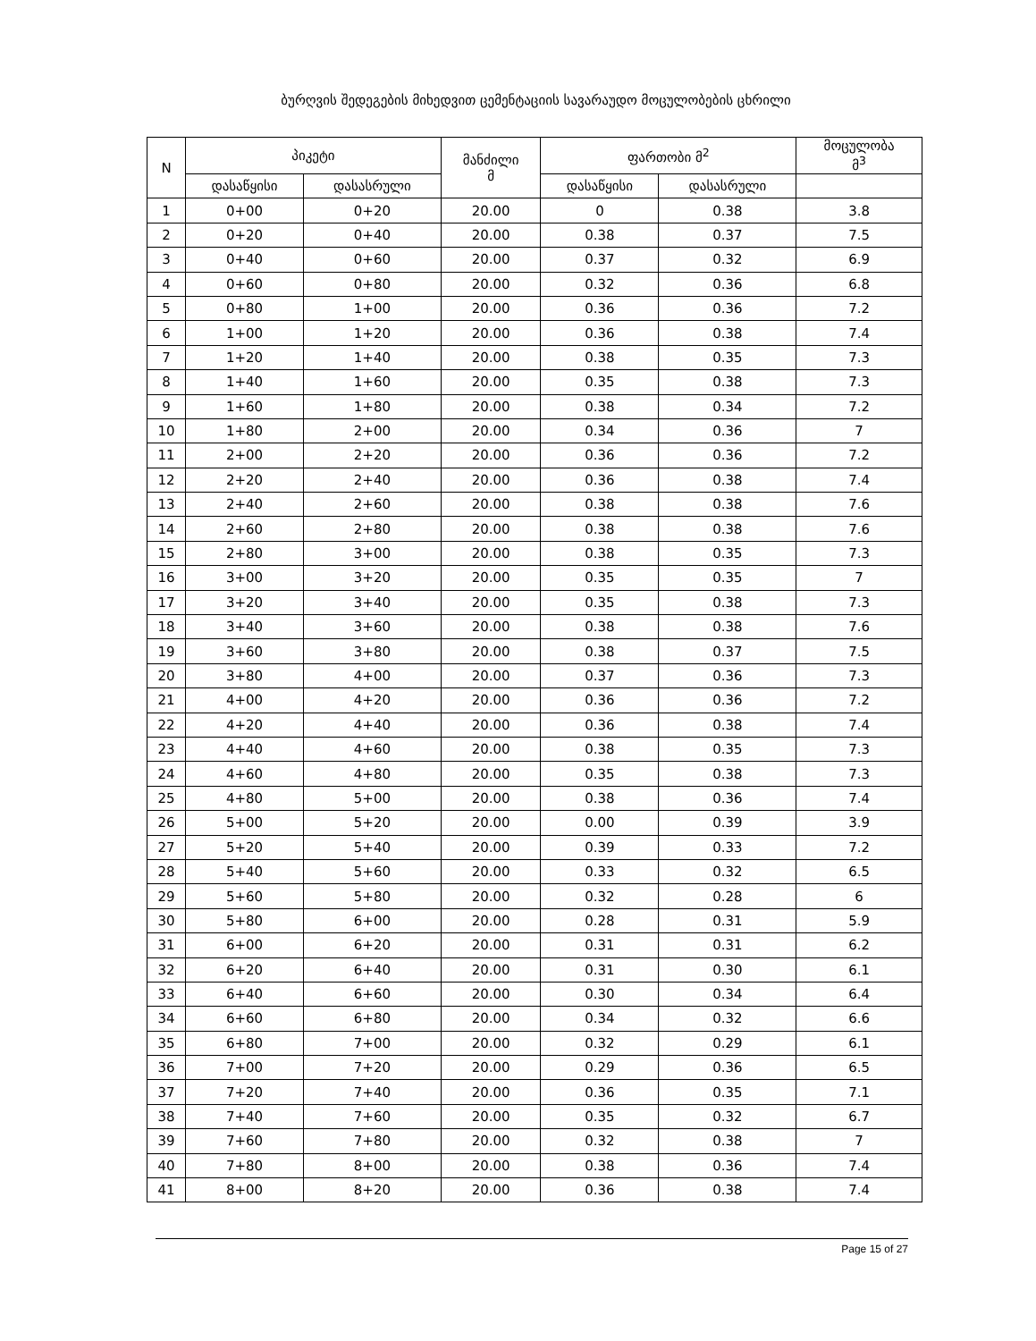ბურღვის შედეგების მიხედვით ცემენტაციის სავარაუდო მოცულობების ცხრილი
| N | პიკეტი | | მანძილი მ | ფართობი მ<sup>2</sup> | | მოცულობა მ<sup>3</sup> |
| --- | --- | --- | --- | --- | --- | --- |
| | დასაწყისი | დასასრული | | დასაწყისი | დასასრული | |
| 1 | 0+00 | 0+20 | 20.00 | 0 | 0.38 | 3.8 |
| 2 | 0+20 | 0+40 | 20.00 | 0.38 | 0.37 | 7.5 |
| 3 | 0+40 | 0+60 | 20.00 | 0.37 | 0.32 | 6.9 |
| 4 | 0+60 | 0+80 | 20.00 | 0.32 | 0.36 | 6.8 |
| 5 | 0+80 | 1+00 | 20.00 | 0.36 | 0.36 | 7.2 |
| 6 | 1+00 | 1+20 | 20.00 | 0.36 | 0.38 | 7.4 |
| 7 | 1+20 | 1+40 | 20.00 | 0.38 | 0.35 | 7.3 |
| 8 | 1+40 | 1+60 | 20.00 | 0.35 | 0.38 | 7.3 |
| 9 | 1+60 | 1+80 | 20.00 | 0.38 | 0.34 | 7.2 |
| 10 | 1+80 | 2+00 | 20.00 | 0.34 | 0.36 | 7 |
| 11 | 2+00 | 2+20 | 20.00 | 0.36 | 0.36 | 7.2 |
| 12 | 2+20 | 2+40 | 20.00 | 0.36 | 0.38 | 7.4 |
| 13 | 2+40 | 2+60 | 20.00 | 0.38 | 0.38 | 7.6 |
| 14 | 2+60 | 2+80 | 20.00 | 0.38 | 0.38 | 7.6 |
| 15 | 2+80 | 3+00 | 20.00 | 0.38 | 0.35 | 7.3 |
| 16 | 3+00 | 3+20 | 20.00 | 0.35 | 0.35 | 7 |
| 17 | 3+20 | 3+40 | 20.00 | 0.35 | 0.38 | 7.3 |
| 18 | 3+40 | 3+60 | 20.00 | 0.38 | 0.38 | 7.6 |
| 19 | 3+60 | 3+80 | 20.00 | 0.38 | 0.37 | 7.5 |
| 20 | 3+80 | 4+00 | 20.00 | 0.37 | 0.36 | 7.3 |
| 21 | 4+00 | 4+20 | 20.00 | 0.36 | 0.36 | 7.2 |
| 22 | 4+20 | 4+40 | 20.00 | 0.36 | 0.38 | 7.4 |
| 23 | 4+40 | 4+60 | 20.00 | 0.38 | 0.35 | 7.3 |
| 24 | 4+60 | 4+80 | 20.00 | 0.35 | 0.38 | 7.3 |
| 25 | 4+80 | 5+00 | 20.00 | 0.38 | 0.36 | 7.4 |
| 26 | 5+00 | 5+20 | 20.00 | 0.00 | 0.39 | 3.9 |
| 27 | 5+20 | 5+40 | 20.00 | 0.39 | 0.33 | 7.2 |
| 28 | 5+40 | 5+60 | 20.00 | 0.33 | 0.32 | 6.5 |
| 29 | 5+60 | 5+80 | 20.00 | 0.32 | 0.28 | 6 |
| 30 | 5+80 | 6+00 | 20.00 | 0.28 | 0.31 | 5.9 |
| 31 | 6+00 | 6+20 | 20.00 | 0.31 | 0.31 | 6.2 |
| 32 | 6+20 | 6+40 | 20.00 | 0.31 | 0.30 | 6.1 |
| 33 | 6+40 | 6+60 | 20.00 | 0.30 | 0.34 | 6.4 |
| 34 | 6+60 | 6+80 | 20.00 | 0.34 | 0.32 | 6.6 |
| 35 | 6+80 | 7+00 | 20.00 | 0.32 | 0.29 | 6.1 |
| 36 | 7+00 | 7+20 | 20.00 | 0.29 | 0.36 | 6.5 |
| 37 | 7+20 | 7+40 | 20.00 | 0.36 | 0.35 | 7.1 |
| 38 | 7+40 | 7+60 | 20.00 | 0.35 | 0.32 | 6.7 |
| 39 | 7+60 | 7+80 | 20.00 | 0.32 | 0.38 | 7 |
| 40 | 7+80 | 8+00 | 20.00 | 0.38 | 0.36 | 7.4 |
| 41 | 8+00 | 8+20 | 20.00 | 0.36 | 0.38 | 7.4 |
Page 15 of 27